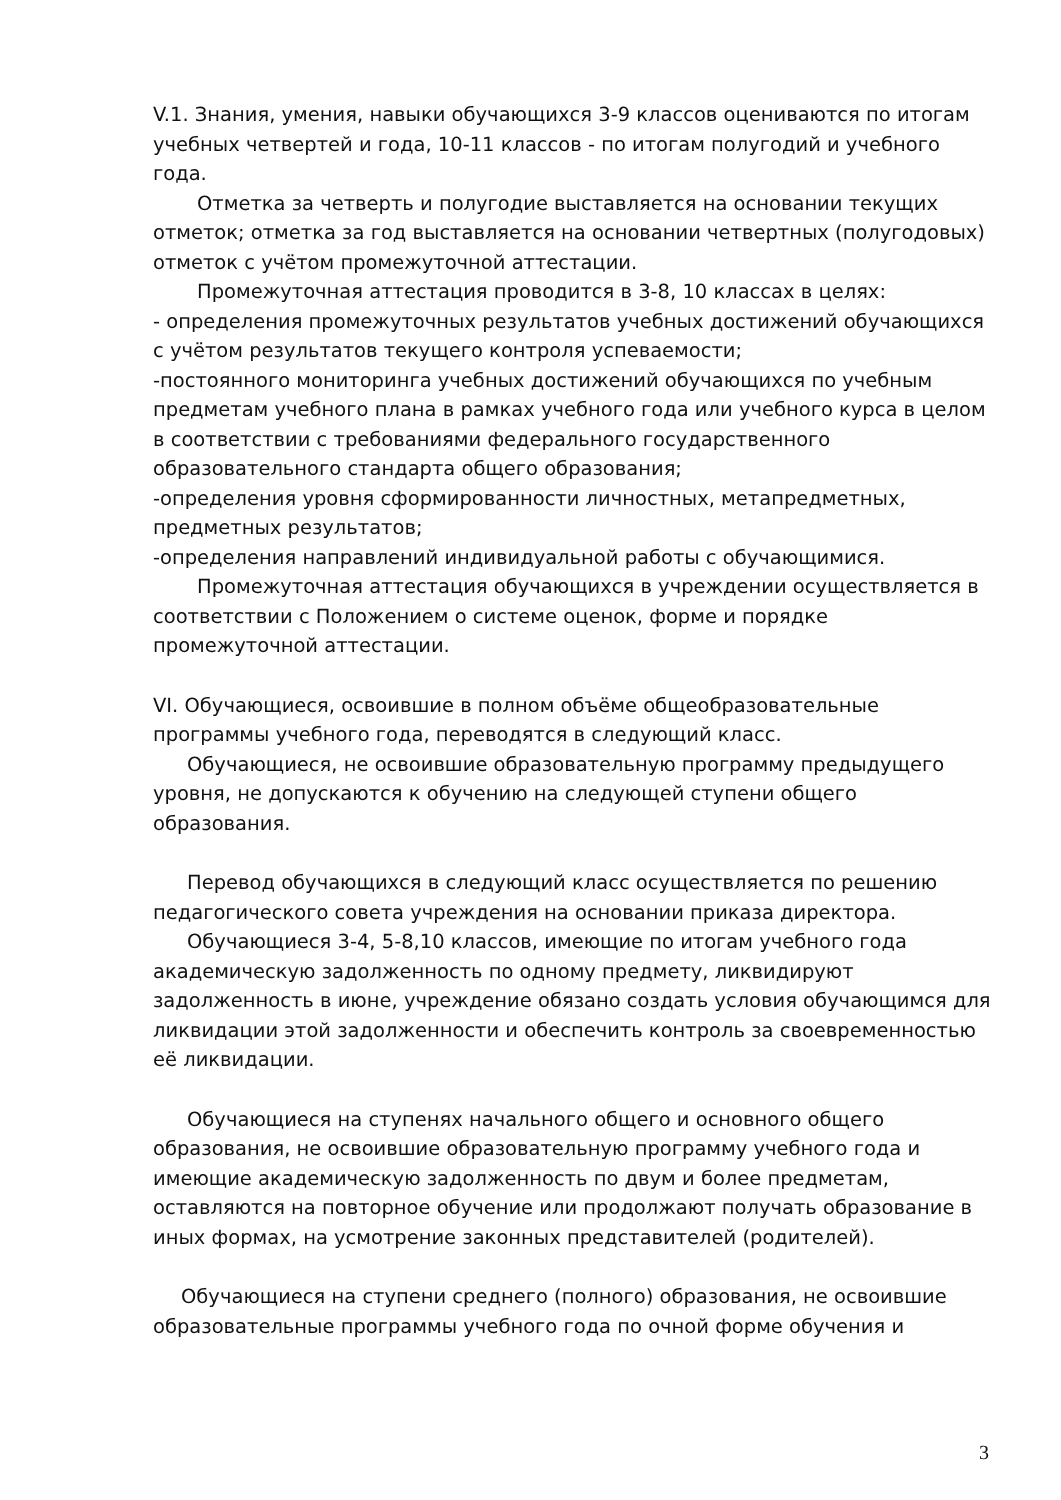V.1. Знания, умения, навыки обучающихся 3-9 классов оцениваются по итогам учебных четвертей и года, 10-11 классов - по итогам полугодий и учебного года.
Отметка за четверть и полугодие выставляется на основании текущих отметок; отметка за год выставляется на основании четвертных (полугодовых) отметок с учётом промежуточной аттестации.
Промежуточная аттестация проводится в 3-8, 10 классах в целях:
- определения промежуточных результатов учебных достижений обучающихся с учётом результатов текущего контроля успеваемости;
-постоянного мониторинга учебных достижений обучающихся по учебным предметам учебного плана в рамках учебного года или учебного курса в целом в соответствии с требованиями федерального государственного образовательного стандарта общего образования;
-определения уровня сформированности личностных, метапредметных, предметных результатов;
-определения направлений индивидуальной работы с обучающимися.
Промежуточная аттестация обучающихся в учреждении осуществляется в соответствии с Положением о системе оценок, форме и порядке промежуточной аттестации.
VI. Обучающиеся, освоившие в полном объёме общеобразовательные программы учебного года, переводятся в следующий класс.
Обучающиеся, не освоившие образовательную программу предыдущего уровня, не допускаются к обучению на следующей ступени общего образования.
Перевод обучающихся в следующий класс осуществляется по решению педагогического совета учреждения на основании приказа директора.
Обучающиеся 3-4, 5-8,10 классов, имеющие по итогам учебного года академическую задолженность по одному предмету, ликвидируют задолженность в июне, учреждение обязано создать условия обучающимся для ликвидации этой задолженности и обеспечить контроль за своевременностью её ликвидации.
Обучающиеся на ступенях начального общего и основного общего образования, не освоившие образовательную программу учебного года и имеющие академическую задолженность по двум и более предметам, оставляются на повторное обучение или продолжают получать образование в иных формах, на усмотрение законных представителей (родителей).
Обучающиеся на ступени среднего (полного) образования, не освоившие образовательные программы учебного года по очной форме обучения и
3